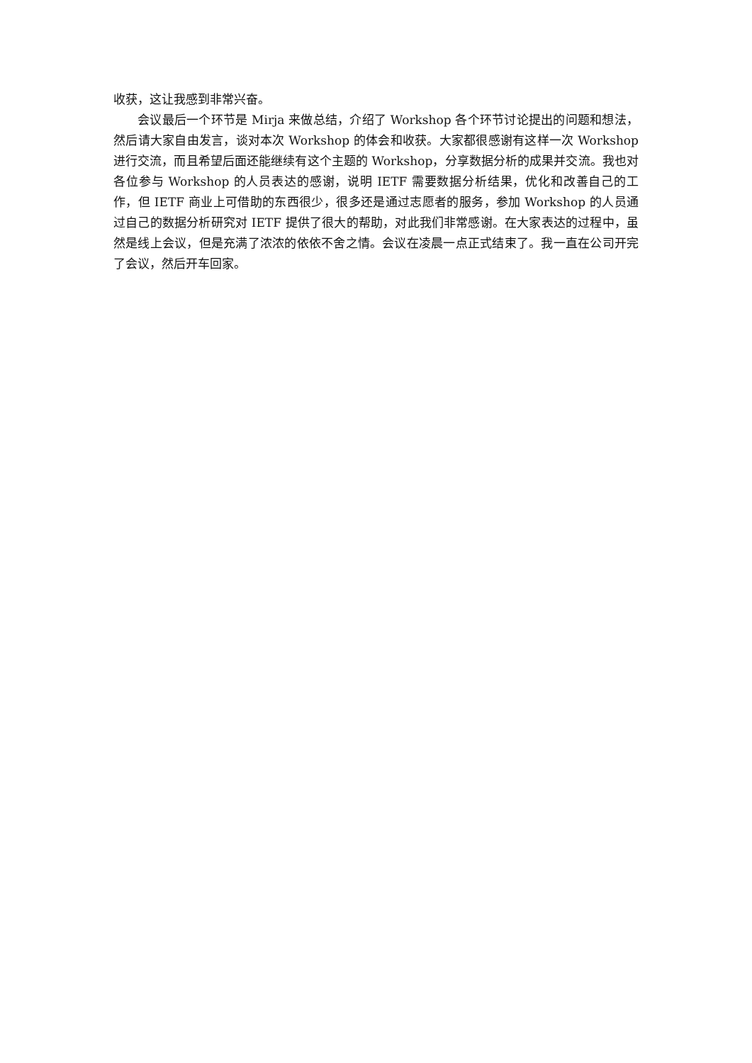收获，这让我感到非常兴奋。
会议最后一个环节是 Mirja 来做总结，介绍了 Workshop 各个环节讨论提出的问题和想法，然后请大家自由发言，谈对本次 Workshop 的体会和收获。大家都很感谢有这样一次 Workshop 进行交流，而且希望后面还能继续有这个主题的 Workshop，分享数据分析的成果并交流。我也对各位参与 Workshop 的人员表达的感谢，说明 IETF 需要数据分析结果，优化和改善自己的工作，但 IETF 商业上可借助的东西很少，很多还是通过志愿者的服务，参加 Workshop 的人员通过自己的数据分析研究对 IETF 提供了很大的帮助，对此我们非常感谢。在大家表达的过程中，虽然是线上会议，但是充满了浓浓的依依不舍之情。会议在凌晨一点正式结束了。我一直在公司开完了会议，然后开车回家。